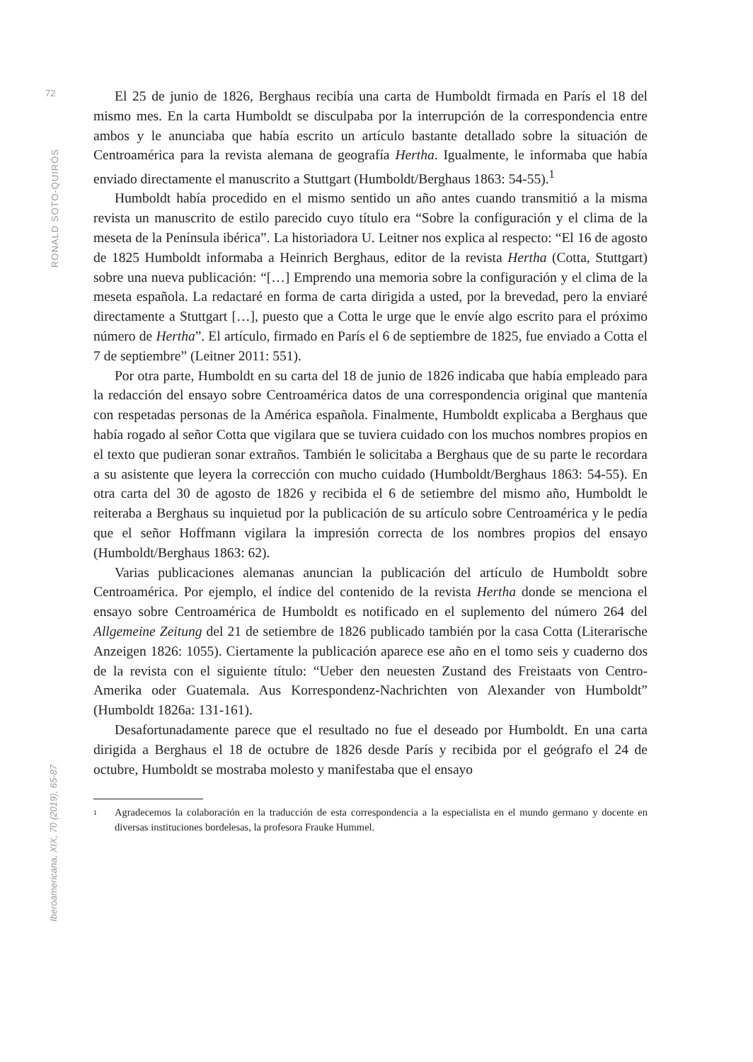72
RONALD SOTO-QUIRÓS
Iberoamericana, XIX, 70 (2019), 65-87
El 25 de junio de 1826, Berghaus recibía una carta de Humboldt firmada en París el 18 del mismo mes. En la carta Humboldt se disculpaba por la interrupción de la correspondencia entre ambos y le anunciaba que había escrito un artículo bastante detallado sobre la situación de Centroamérica para la revista alemana de geografía Hertha. Igualmente, le informaba que había enviado directamente el manuscrito a Stuttgart (Humboldt/Berghaus 1863: 54-55).<sup>1</sup>
Humboldt había procedido en el mismo sentido un año antes cuando transmitió a la misma revista un manuscrito de estilo parecido cuyo título era “Sobre la configuración y el clima de la meseta de la Península ibérica”. La historiadora U. Leitner nos explica al respecto: “El 16 de agosto de 1825 Humboldt informaba a Heinrich Berghaus, editor de la revista Hertha (Cotta, Stuttgart) sobre una nueva publicación: “[…] Emprendo una memoria sobre la configuración y el clima de la meseta española. La redactaré en forma de carta dirigida a usted, por la brevedad, pero la enviaré directamente a Stuttgart […], puesto que a Cotta le urge que le envíe algo escrito para el próximo número de Hertha”. El artículo, firmado en París el 6 de septiembre de 1825, fue enviado a Cotta el 7 de septiembre” (Leitner 2011: 551).
Por otra parte, Humboldt en su carta del 18 de junio de 1826 indicaba que había empleado para la redacción del ensayo sobre Centroamérica datos de una correspondencia original que mantenía con respetadas personas de la América española. Finalmente, Humboldt explicaba a Berghaus que había rogado al señor Cotta que vigilara que se tuviera cuidado con los muchos nombres propios en el texto que pudieran sonar extraños. También le solicitaba a Berghaus que de su parte le recordara a su asistente que leyera la corrección con mucho cuidado (Humboldt/Berghaus 1863: 54-55). En otra carta del 30 de agosto de 1826 y recibida el 6 de setiembre del mismo año, Humboldt le reiteraba a Berghaus su inquietud por la publicación de su artículo sobre Centroamérica y le pedía que el señor Hoffmann vigilara la impresión correcta de los nombres propios del ensayo (Humboldt/Berghaus 1863: 62).
Varias publicaciones alemanas anuncian la publicación del artículo de Humboldt sobre Centroamérica. Por ejemplo, el índice del contenido de la revista Hertha donde se menciona el ensayo sobre Centroamérica de Humboldt es notificado en el suplemento del número 264 del Allgemeine Zeitung del 21 de setiembre de 1826 publicado también por la casa Cotta (Literarische Anzeigen 1826: 1055). Ciertamente la publicación aparece ese año en el tomo seis y cuaderno dos de la revista con el siguiente título: “Ueber den neuesten Zustand des Freistaats von Centro-Amerika oder Guatemala. Aus Korrespondenz-Nachrichten von Alexander von Humboldt” (Humboldt 1826a: 131-161).
Desafortunadamente parece que el resultado no fue el deseado por Humboldt. En una carta dirigida a Berghaus el 18 de octubre de 1826 desde París y recibida por el geógrafo el 24 de octubre, Humboldt se mostraba molesto y manifestaba que el ensayo
1
Agradecemos la colaboración en la traducción de esta correspondencia a la especialista en el mundo germano y docente en diversas instituciones bordelesas, la profesora Frauke Hummel.